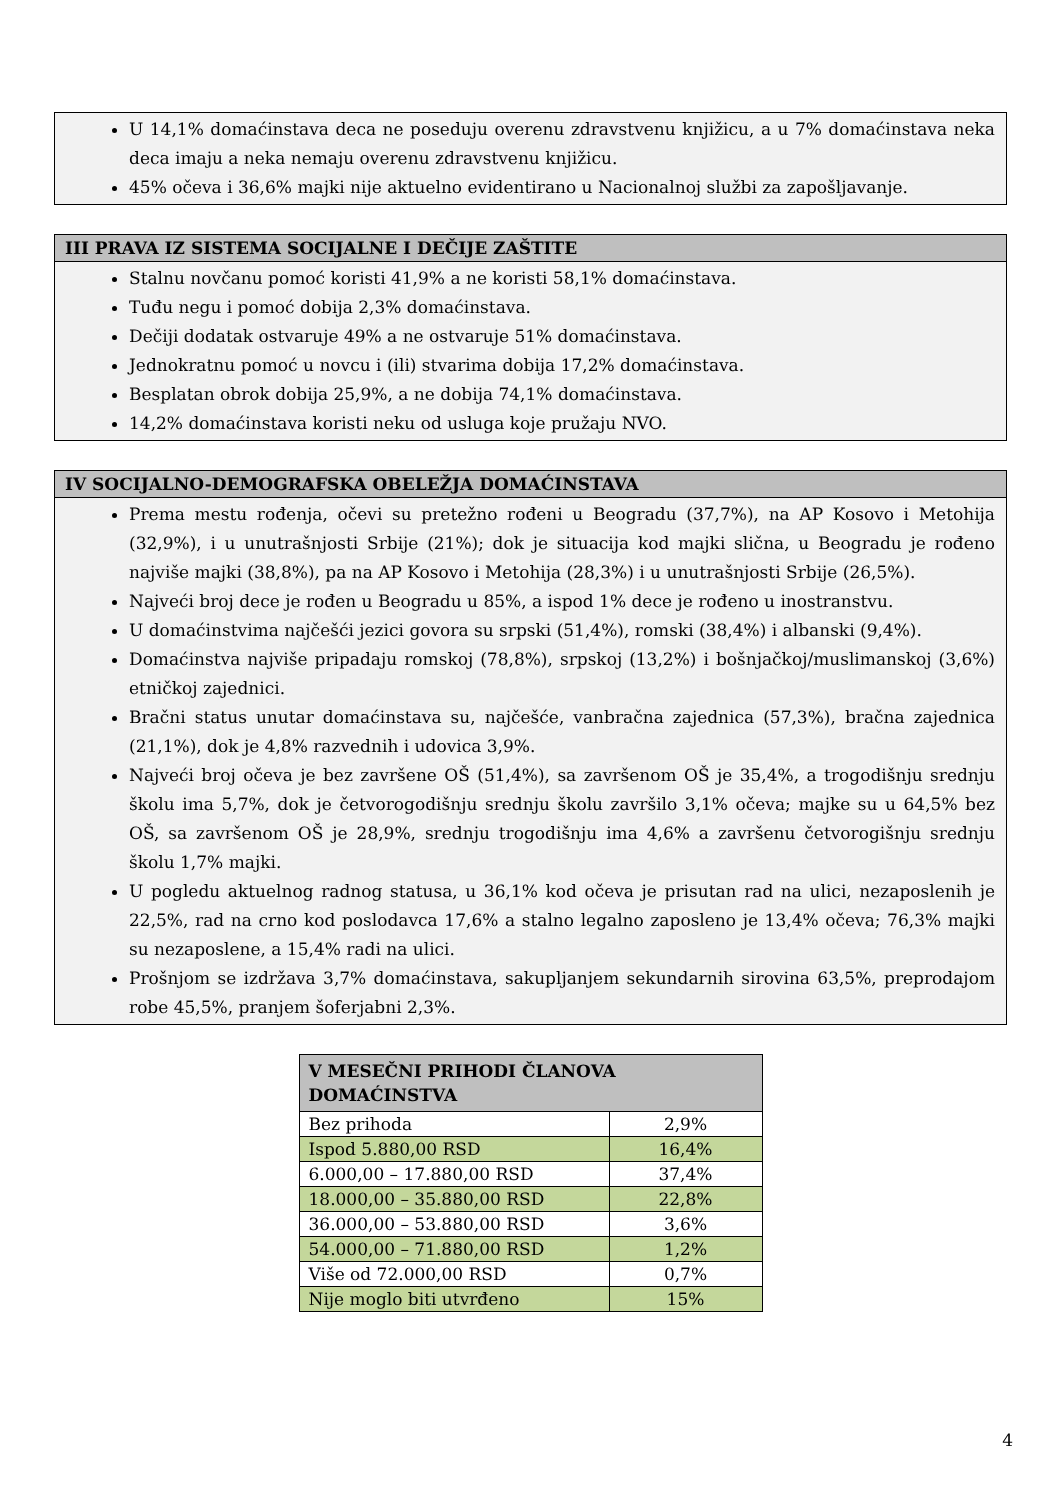U 14,1% domaćinstava deca ne poseduju overenu zdravstvenu knjižicu, a u 7% domaćinstava neka deca imaju a neka nemaju overenu zdravstvenu knjižicu.
45% očeva i 36,6% majki nije aktuelno evidentirano u Nacionalnoj službi za zapošljavanje.
III PRAVA IZ SISTEMA SOCIJALNE I DEČIJE ZAŠTITE
Stalnu novčanu pomoć koristi 41,9% a ne koristi 58,1% domaćinstava.
Tuđu negu i pomoć dobija 2,3% domaćinstava.
Dečiji dodatak ostvaruje 49% a ne ostvaruje 51% domaćinstava.
Jednokratnu pomoć u novcu i (ili) stvarima dobija 17,2% domaćinstava.
Besplatan obrok dobija 25,9%, a ne dobija 74,1% domaćinstava.
14,2% domaćinstava koristi neku od usluga koje pružaju NVO.
IV SOCIJALNO-DEMOGRAFSKA OBELEŽJA DOMAĆINSTAVA
Prema mestu rođenja, očevi su pretežno rođeni u Beogradu (37,7%), na AP Kosovo i Metohija (32,9%), i u unutrašnjosti Srbije (21%); dok je situacija kod majki slična, u Beogradu je rođeno najviše majki (38,8%), pa na AP Kosovo i Metohija (28,3%) i u unutrašnjosti Srbije (26,5%).
Najveći broj dece je rođen u Beogradu u 85%, a ispod 1% dece je rođeno u inostranstvu.
U domaćinstvima najčešći jezici govora su srpski (51,4%), romski (38,4%) i albanski (9,4%).
Domaćinstva najviše pripadaju romskoj (78,8%), srpskoj (13,2%) i bošnjačkoj/muslimanskoj (3,6%) etničkoj zajednici.
Bračni status unutar domaćinstava su, najčešće, vanbračna zajednica (57,3%), bračna zajednica (21,1%), dok je 4,8% razvednih i udovica 3,9%.
Najveći broj očeva je bez završene OŠ (51,4%), sa završenom OŠ je 35,4%, a trogodišnju srednju školu ima 5,7%, dok je četvorogodišnju srednju školu završilo 3,1% očeva; majke su u 64,5% bez OŠ, sa završenom OŠ je 28,9%, srednju trogodišnju ima 4,6% a završenu četvorogišnju srednju školu 1,7% majki.
U pogledu aktuelnog radnog statusa, u 36,1% kod očeva je prisutan rad na ulici, nezaposlenih je 22,5%, rad na crno kod poslodavca 17,6% a stalno legalno zaposleno je 13,4% očeva; 76,3% majki su nezaposlene, a 15,4% radi na ulici.
Prošnjom se izdržava 3,7% domaćinstava, sakupljanjem sekundarnih sirovina 63,5%, preprodajom robe 45,5%, pranjem šoferjabni 2,3%.
| V MESEČNI PRIHODI ČLANOVA DOMAĆINSTVA | |
| --- | --- |
| Bez prihoda | 2,9% |
| Ispod 5.880,00 RSD | 16,4% |
| 6.000,00 – 17.880,00 RSD | 37,4% |
| 18.000,00 – 35.880,00 RSD | 22,8% |
| 36.000,00 – 53.880,00 RSD | 3,6% |
| 54.000,00 – 71.880,00 RSD | 1,2% |
| Više od 72.000,00 RSD | 0,7% |
| Nije moglo biti utvrđeno | 15% |
4